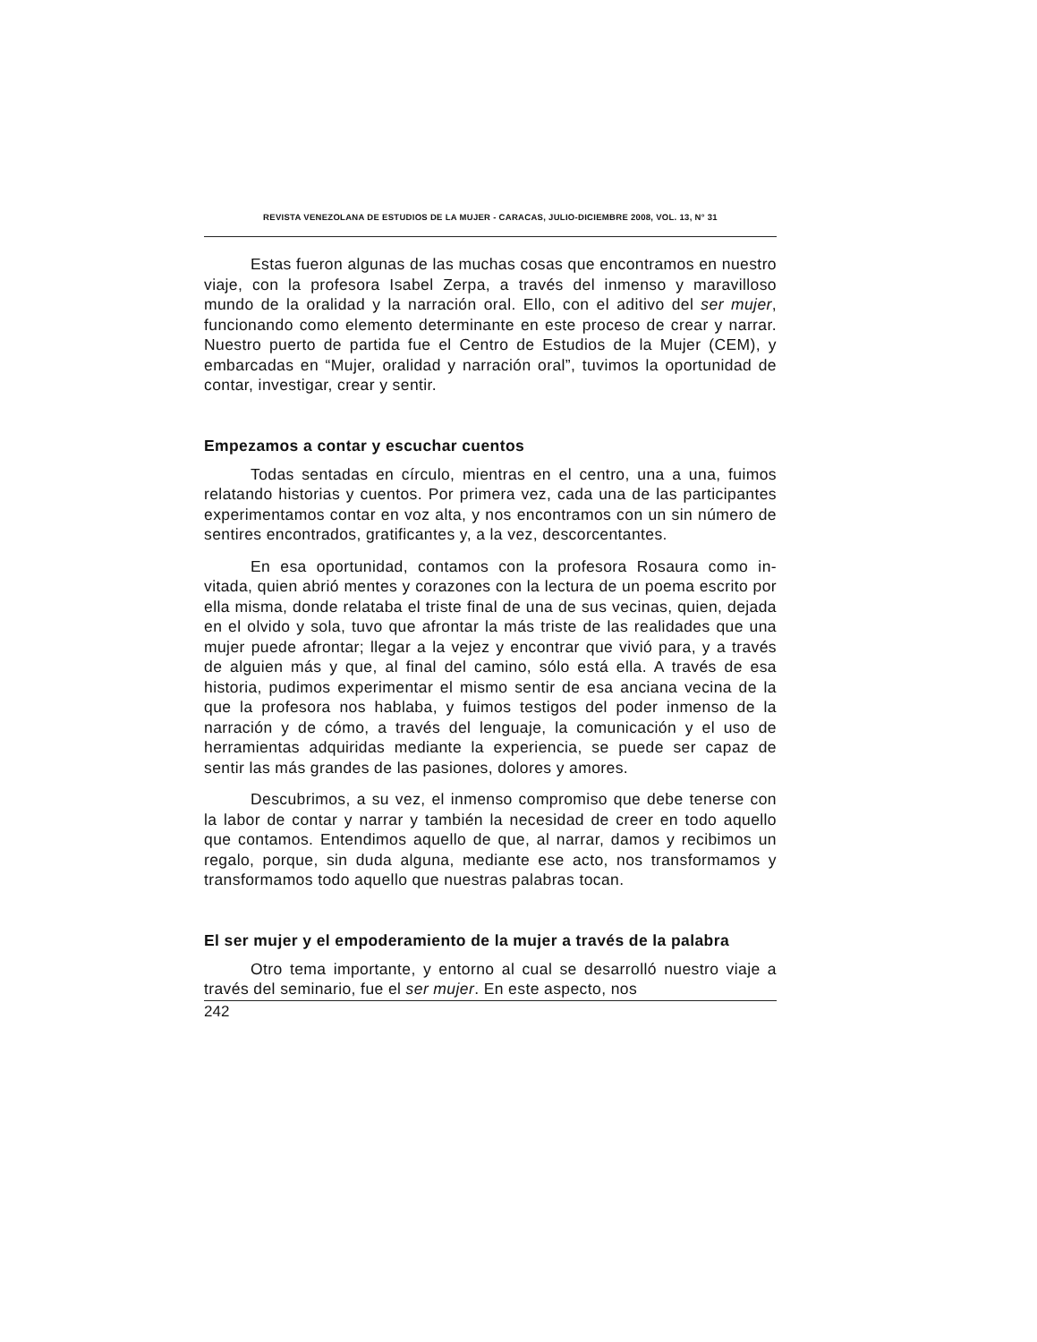REVISTA VENEZOLANA DE ESTUDIOS DE LA MUJER - CARACAS, JULIO-DICIEMBRE 2008, VOL. 13, N° 31
Estas fueron algunas de las muchas cosas que encontramos en nuestro viaje, con la profesora Isabel Zerpa, a través del inmenso y maravilloso mundo de la oralidad y la narración oral. Ello, con el aditivo del ser mujer, funcionando como elemento determinante en este proceso de crear y narrar. Nuestro puerto de partida fue el Centro de Estudios de la Mujer (CEM), y embarcadas en “Mujer, oralidad y narración oral”, tuvimos la oportunidad de contar, investigar, crear y sentir.
Empezamos a contar y escuchar cuentos
Todas sentadas en círculo, mientras en el centro, una a una, fuimos relatando historias y cuentos. Por primera vez, cada una de las participantes experimentamos contar en voz alta, y nos encontramos con un sin número de sentires encontrados, gratificantes y, a la vez, descorcentantes.
En esa oportunidad, contamos con la profesora Rosaura como in-vitada, quien abrió mentes y corazones con la lectura de un poema escrito por ella misma, donde relataba el triste final de una de sus vecinas, quien, dejada en el olvido y sola, tuvo que afrontar la más triste de las realidades que una mujer puede afrontar; llegar a la vejez y encontrar que vivió para, y a través de alguien más y que, al final del camino, sólo está ella. A través de esa historia, pudimos experimentar el mismo sentir de esa anciana vecina de la que la profesora nos hablaba, y fuimos testigos del poder inmenso de la narración y de cómo, a través del lenguaje, la comunicación y el uso de herramientas adquiridas mediante la experiencia, se puede ser capaz de sentir las más grandes de las pasiones, dolores y amores.
Descubrimos, a su vez, el inmenso compromiso que debe tenerse con la labor de contar y narrar y también la necesidad de creer en todo aquello que contamos. Entendimos aquello de que, al narrar, damos y recibimos un regalo, porque, sin duda alguna, mediante ese acto, nos transformamos y transformamos todo aquello que nuestras palabras tocan.
El ser mujer y el empoderamiento de la mujer a través de la palabra
Otro tema importante, y entorno al cual se desarrolló nuestro viaje a través del seminario, fue el ser mujer. En este aspecto, nos
242